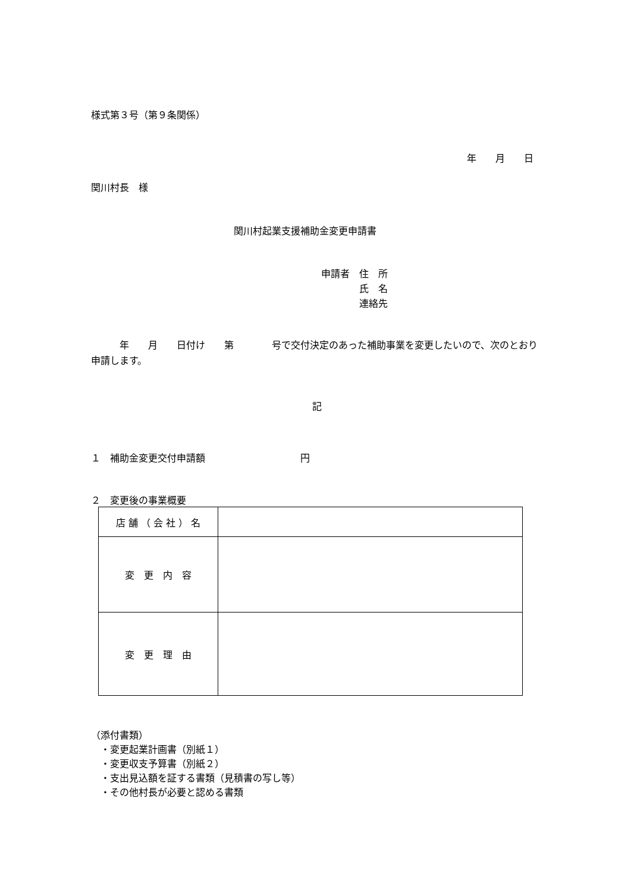様式第３号（第９条関係）
年　　月　　日
関川村長　様
関川村起業支援補助金変更申請書
申請者　住　所
　　　　氏　名
　　　　連絡先
　　　年　　月　　日付け　　第　　　　号で交付決定のあった補助事業を変更したいので、次のとおり申請します。
記
１　補助金変更交付申請額　　　　　　　　　　円
２　変更後の事業概要
| 店 舗 （ 会 社 ） 名 | |
| 変 更 内 容 | |
| 変 更 理 由 | |
（添付書類）
　・変更起業計画書（別紙１）
　・変更収支予算書（別紙２）
　・支出見込額を証する書類（見積書の写し等）
　・その他村長が必要と認める書類